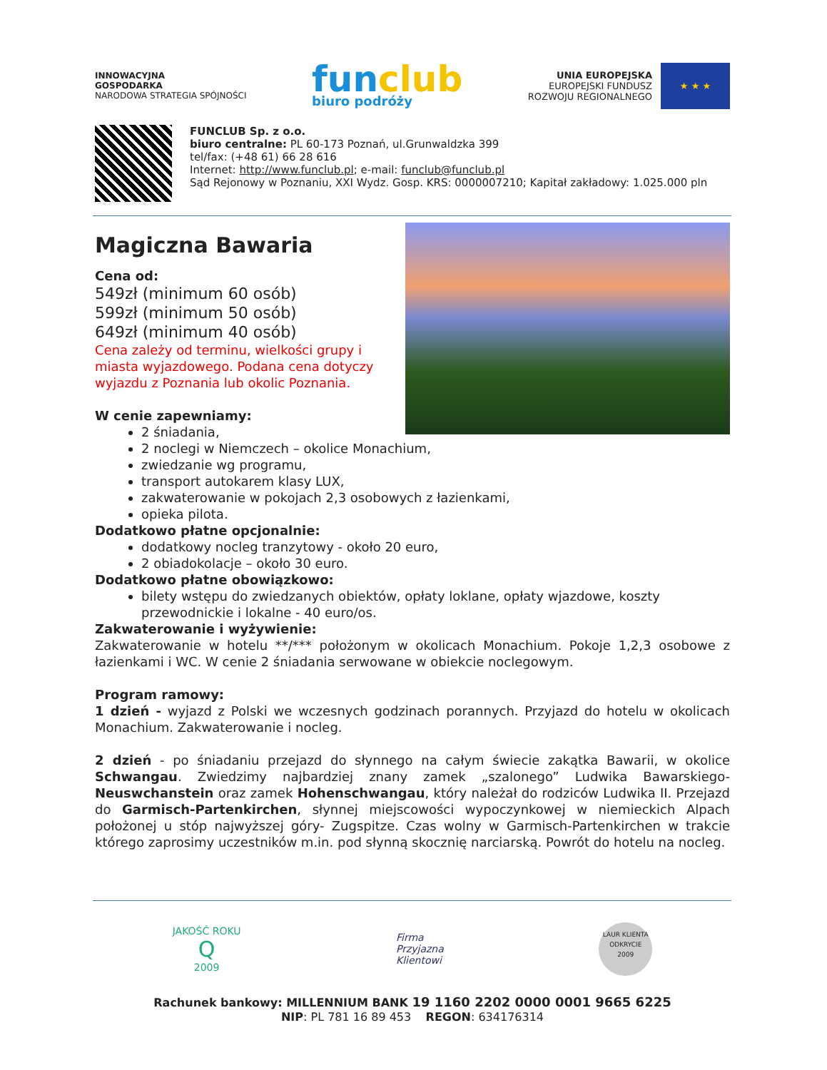INNOWACYJNA
GOSPODARKA
NARODOWA STRATEGIA SPÓJNOŚCI
funclub
biuro podróży
UNIA EUROPEJSKA
EUROPEJSKI FUNDUSZ
ROZWOJU REGIONALNEGO
★ ★ ★
FUNCLUB Sp. z o.o.
biuro centralne: PL 60-173 Poznań, ul.Grunwaldzka 399
tel/fax: (+48 61) 66 28 616
Internet: http://www.funclub.pl; e-mail: funclub@funclub.pl
Sąd Rejonowy w Poznaniu, XXI Wydz. Gosp. KRS: 0000007210; Kapitał zakładowy: 1.025.000 pln
Magiczna Bawaria
Cena od:
549zł (minimum 60 osób)
599zł (minimum 50 osób)
649zł (minimum 40 osób)
Cena zależy od terminu, wielkości grupy i miasta wyjazdowego. Podana cena dotyczy wyjazdu z Poznania lub okolic Poznania.
W cenie zapewniamy:
2 śniadania,
2 noclegi w Niemczech – okolice Monachium,
zwiedzanie wg programu,
transport autokarem klasy LUX,
zakwaterowanie w pokojach 2,3 osobowych z łazienkami,
opieka pilota.
Dodatkowo płatne opcjonalnie:
dodatkowy nocleg tranzytowy - około 20 euro,
2 obiadokolacje – około 30 euro.
Dodatkowo płatne obowiązkowo:
bilety wstępu do zwiedzanych obiektów, opłaty loklane, opłaty wjazdowe, koszty przewodnickie i lokalne - 40 euro/os.
Zakwaterowanie i wyżywienie:
Zakwaterowanie w hotelu **/*** położonym w okolicach Monachium. Pokoje 1,2,3 osobowe z łazienkami i WC. W cenie 2 śniadania serwowane w obiekcie noclegowym.
Program ramowy:
1 dzień - wyjazd z Polski we wczesnych godzinach porannych. Przyjazd do hotelu w okolicach Monachium. Zakwaterowanie i nocleg.
2 dzień - po śniadaniu przejazd do słynnego na całym świecie zakątka Bawarii, w okolice Schwangau. Zwiedzimy najbardziej znany zamek „szalonego” Ludwika Bawarskiego- Neuswchanstein oraz zamek Hohenschwangau, który należał do rodziców Ludwika II. Przejazd do Garmisch-Partenkirchen, słynnej miejscowości wypoczynkowej w niemieckich Alpach położonej u stóp najwyższej góry- Zugspitze. Czas wolny w Garmisch-Partenkirchen w trakcie którego zaprosimy uczestników m.in. pod słynną skocznię narciarską. Powrót do hotelu na nocleg.
JAKOŚĆ ROKU
Q
2009
Firma
Przyjazna
Klientowi
LAUR KLIENTA
ODKRYCIE
2009
Rachunek bankowy: MILLENNIUM BANK 19 1160 2202 0000 0001 9665 6225
NIP: PL 781 16 89 453 REGON: 634176314